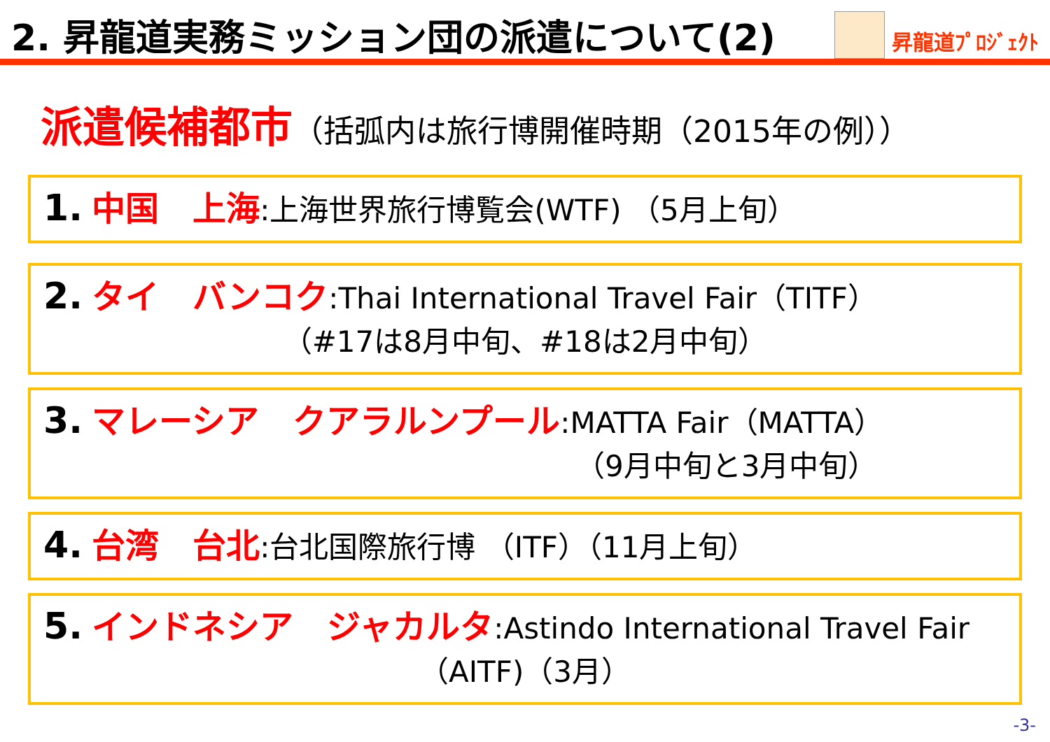2. 昇龍道実務ミッション団の派遣について(2)
昇龍道ﾌﾟﾛｼﾞｪｸﾄ
派遣候補都市（括弧内は旅行博開催時期（2015年の例））
1. 中国　上海:上海世界旅行博覧会(WTF) （5月上旬）
2. タイ　バンコク:Thai International Travel Fair（TITF）
（#17は8月中旬、#18は2月中旬）
3. マレーシア　クアラルンプール:MATTA Fair（MATTA）
（9月中旬と3月中旬）
4. 台湾　台北:台北国際旅行博 （ITF）（11月上旬）
5. インドネシア　ジャカルタ:Astindo International Travel Fair
（AITF)（3月）
-3-